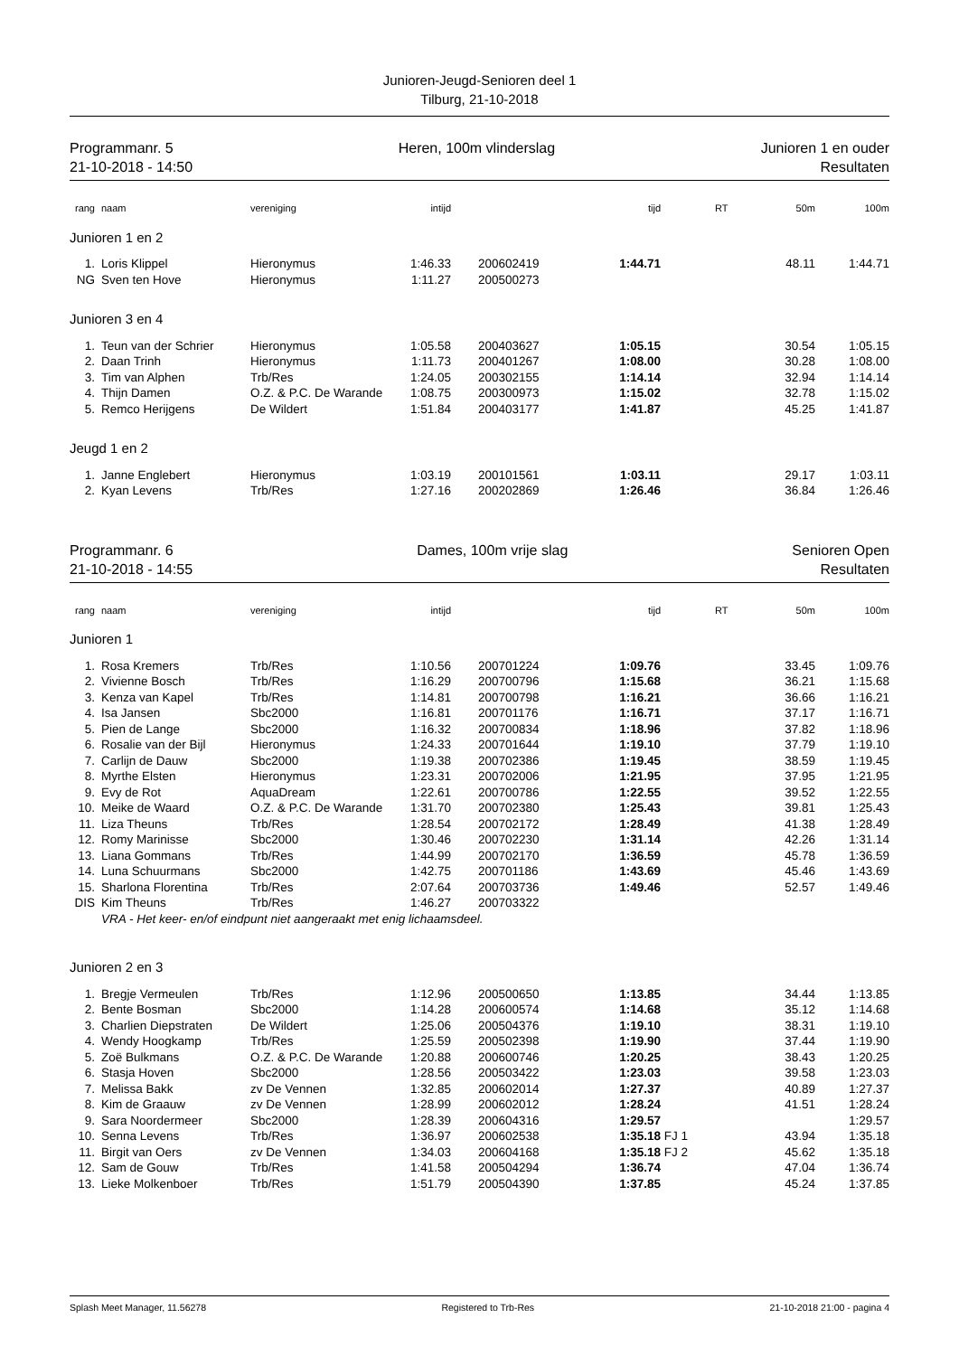Junioren-Jeugd-Senioren deel 1
Tilburg, 21-10-2018
Programmanr. 5
21-10-2018 - 14:50
Heren, 100m vlinderslag Junioren 1 en ouder
Resultaten
| rang | | naam | vereniging | intijd | | | tijd | | RT | 50m | 100m |
| --- | --- | --- | --- | --- | --- | --- | --- | --- | --- | --- | --- |
| Junioren 1 en 2 | | | | | | | | | | | |
| 1. | | Loris Klippel | Hieronymus | 1:46.33 | | 200602419 | 1:44.71 | | | 48.11 | 1:44.71 |
| NG | | Sven ten Hove | Hieronymus | 1:11.27 | | 200500273 | | | | | |
| Junioren 3 en 4 | | | | | | | | | | | |
| 1. | | Teun van der Schrier | Hieronymus | 1:05.58 | | 200403627 | 1:05.15 | | | 30.54 | 1:05.15 |
| 2. | | Daan Trinh | Hieronymus | 1:11.73 | | 200401267 | 1:08.00 | | | 30.28 | 1:08.00 |
| 3. | | Tim van Alphen | Trb/Res | 1:24.05 | | 200302155 | 1:14.14 | | | 32.94 | 1:14.14 |
| 4. | | Thijn Damen | O.Z. & P.C. De Warande | 1:08.75 | | 200300973 | 1:15.02 | | | 32.78 | 1:15.02 |
| 5. | | Remco Herijgens | De Wildert | 1:51.84 | | 200403177 | 1:41.87 | | | 45.25 | 1:41.87 |
| Jeugd 1 en 2 | | | | | | | | | | | |
| 1. | | Janne Englebert | Hieronymus | 1:03.19 | | 200101561 | 1:03.11 | | | 29.17 | 1:03.11 |
| 2. | | Kyan Levens | Trb/Res | 1:27.16 | | 200202869 | 1:26.46 | | | 36.84 | 1:26.46 |
Programmanr. 6
21-10-2018 - 14:55
Dames, 100m vrije slag Senioren Open
Resultaten
| rang | | naam | vereniging | intijd | | | tijd | | RT | 50m | 100m |
| --- | --- | --- | --- | --- | --- | --- | --- | --- | --- | --- | --- |
| Junioren 1 | | | | | | | | | | | |
| 1. | | Rosa Kremers | Trb/Res | 1:10.56 | | 200701224 | 1:09.76 | | | 33.45 | 1:09.76 |
| 2. | | Vivienne Bosch | Trb/Res | 1:16.29 | | 200700796 | 1:15.68 | | | 36.21 | 1:15.68 |
| 3. | | Kenza van Kapel | Trb/Res | 1:14.81 | | 200700798 | 1:16.21 | | | 36.66 | 1:16.21 |
| 4. | | Isa Jansen | Sbc2000 | 1:16.81 | | 200701176 | 1:16.71 | | | 37.17 | 1:16.71 |
| 5. | | Pien de Lange | Sbc2000 | 1:16.32 | | 200700834 | 1:18.96 | | | 37.82 | 1:18.96 |
| 6. | | Rosalie van der Bijl | Hieronymus | 1:24.33 | | 200701644 | 1:19.10 | | | 37.79 | 1:19.10 |
| 7. | | Carlijn de Dauw | Sbc2000 | 1:19.38 | | 200702386 | 1:19.45 | | | 38.59 | 1:19.45 |
| 8. | | Myrthe Elsten | Hieronymus | 1:23.31 | | 200702006 | 1:21.95 | | | 37.95 | 1:21.95 |
| 9. | | Evy de Rot | AquaDream | 1:22.61 | | 200700786 | 1:22.55 | | | 39.52 | 1:22.55 |
| 10. | | Meike de Waard | O.Z. & P.C. De Warande | 1:31.70 | | 200702380 | 1:25.43 | | | 39.81 | 1:25.43 |
| 11. | | Liza Theuns | Trb/Res | 1:28.54 | | 200702172 | 1:28.49 | | | 41.38 | 1:28.49 |
| 12. | | Romy Marinisse | Sbc2000 | 1:30.46 | | 200702230 | 1:31.14 | | | 42.26 | 1:31.14 |
| 13. | | Liana Gommans | Trb/Res | 1:44.99 | | 200702170 | 1:36.59 | | | 45.78 | 1:36.59 |
| 14. | | Luna Schuurmans | Sbc2000 | 1:42.75 | | 200701186 | 1:43.69 | | | 45.46 | 1:43.69 |
| 15. | | Sharlona Florentina | Trb/Res | 2:07.64 | | 200703736 | 1:49.46 | | | 52.57 | 1:49.46 |
| DIS | | Kim Theuns | Trb/Res | 1:46.27 | | 200703322 | | | | | |
| | | VRA - Het keer- en/of eindpunt niet aangeraakt met enig lichaamsdeel. | | | | | | | | | |
| Junioren 2 en 3 | | | | | | | | | | | |
| 1. | | Bregje Vermeulen | Trb/Res | 1:12.96 | | 200500650 | 1:13.85 | | | 34.44 | 1:13.85 |
| 2. | | Bente Bosman | Sbc2000 | 1:14.28 | | 200600574 | 1:14.68 | | | 35.12 | 1:14.68 |
| 3. | | Charlien Diepstraten | De Wildert | 1:25.06 | | 200504376 | 1:19.10 | | | 38.31 | 1:19.10 |
| 4. | | Wendy Hoogkamp | Trb/Res | 1:25.59 | | 200502398 | 1:19.90 | | | 37.44 | 1:19.90 |
| 5. | | Zoë Bulkmans | O.Z. & P.C. De Warande | 1:20.88 | | 200600746 | 1:20.25 | | | 38.43 | 1:20.25 |
| 6. | | Stasja Hoven | Sbc2000 | 1:28.56 | | 200503422 | 1:23.03 | | | 39.58 | 1:23.03 |
| 7. | | Melissa Bakk | zv De Vennen | 1:32.85 | | 200602014 | 1:27.37 | | | 40.89 | 1:27.37 |
| 8. | | Kim de Graauw | zv De Vennen | 1:28.99 | | 200602012 | 1:28.24 | | | 41.51 | 1:28.24 |
| 9. | | Sara Noordermeer | Sbc2000 | 1:28.39 | | 200604316 | 1:29.57 | | | | 1:29.57 |
| 10. | | Senna Levens | Trb/Res | 1:36.97 | | 200602538 | 1:35.18 | FJ 1 | | 43.94 | 1:35.18 |
| 11. | | Birgit van Oers | zv De Vennen | 1:34.03 | | 200604168 | 1:35.18 | FJ 2 | | 45.62 | 1:35.18 |
| 12. | | Sam de Gouw | Trb/Res | 1:41.58 | | 200504294 | 1:36.74 | | | 47.04 | 1:36.74 |
| 13. | | Lieke Molkenboer | Trb/Res | 1:51.79 | | 200504390 | 1:37.85 | | | 45.24 | 1:37.85 |
Splash Meet Manager, 11.56278 Registered to Trb-Res 21-10-2018 21:00 - pagina 4